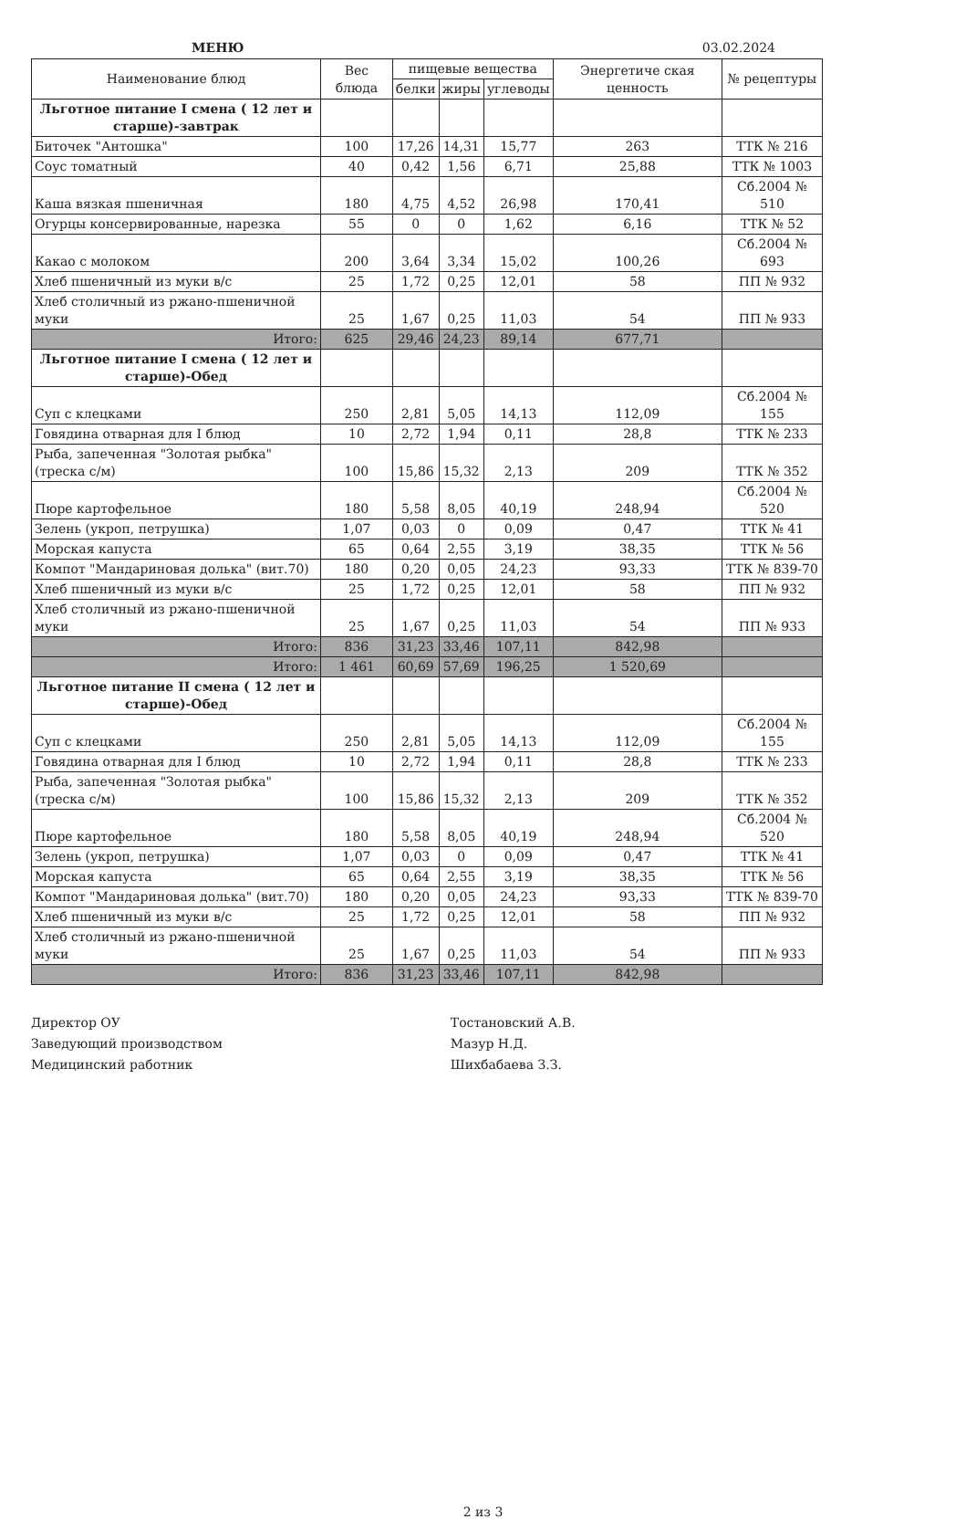МЕНЮ 03.02.2024
| Наименование блюд | Вес блюда | пищевые вещества | | | Энергетиче ская ценность | № рецептуры |
| --- | --- | --- | --- | --- | --- | --- |
| | | белки | жиры | углеводы | | |
| Льготное питание I смена ( 12 лет и старше)-завтрак | | | | | | |
| Биточек "Антошка" | 100 | 17,26 | 14,31 | 15,77 | 263 | ТТК № 216 |
| Соус томатный | 40 | 0,42 | 1,56 | 6,71 | 25,88 | ТТК № 1003 |
| Каша вязкая пшеничная | 180 | 4,75 | 4,52 | 26,98 | 170,41 | Сб.2004 № 510 |
| Огурцы консервированные, нарезка | 55 | 0 | 0 | 1,62 | 6,16 | ТТК № 52 |
| Какао с молоком | 200 | 3,64 | 3,34 | 15,02 | 100,26 | Сб.2004 № 693 |
| Хлеб пшеничный из муки в/с | 25 | 1,72 | 0,25 | 12,01 | 58 | ПП № 932 |
| Хлеб столичный из ржано-пшеничной муки | 25 | 1,67 | 0,25 | 11,03 | 54 | ПП № 933 |
| Итого: | 625 | 29,46 | 24,23 | 89,14 | 677,71 | |
| Льготное питание I смена ( 12 лет и старше)-Обед | | | | | | |
| Суп с клецками | 250 | 2,81 | 5,05 | 14,13 | 112,09 | Сб.2004 № 155 |
| Говядина отварная для I блюд | 10 | 2,72 | 1,94 | 0,11 | 28,8 | ТТК № 233 |
| Рыба, запеченная "Золотая рыбка" (треска с/м) | 100 | 15,86 | 15,32 | 2,13 | 209 | ТТК № 352 |
| Пюре картофельное | 180 | 5,58 | 8,05 | 40,19 | 248,94 | Сб.2004 № 520 |
| Зелень (укроп, петрушка) | 1,07 | 0,03 | 0 | 0,09 | 0,47 | ТТК № 41 |
| Морская капуста | 65 | 0,64 | 2,55 | 3,19 | 38,35 | ТТК № 56 |
| Компот "Мандариновая долька" (вит.70) | 180 | 0,20 | 0,05 | 24,23 | 93,33 | ТТК № 839-70 |
| Хлеб пшеничный из муки в/с | 25 | 1,72 | 0,25 | 12,01 | 58 | ПП № 932 |
| Хлеб столичный из ржано-пшеничной муки | 25 | 1,67 | 0,25 | 11,03 | 54 | ПП № 933 |
| Итого: | 836 | 31,23 | 33,46 | 107,11 | 842,98 | |
| Итого: | 1 461 | 60,69 | 57,69 | 196,25 | 1 520,69 | |
| Льготное питание II смена ( 12 лет и старше)-Обед | | | | | | |
| Суп с клецками | 250 | 2,81 | 5,05 | 14,13 | 112,09 | Сб.2004 № 155 |
| Говядина отварная для I блюд | 10 | 2,72 | 1,94 | 0,11 | 28,8 | ТТК № 233 |
| Рыба, запеченная "Золотая рыбка" (треска с/м) | 100 | 15,86 | 15,32 | 2,13 | 209 | ТТК № 352 |
| Пюре картофельное | 180 | 5,58 | 8,05 | 40,19 | 248,94 | Сб.2004 № 520 |
| Зелень (укроп, петрушка) | 1,07 | 0,03 | 0 | 0,09 | 0,47 | ТТК № 41 |
| Морская капуста | 65 | 0,64 | 2,55 | 3,19 | 38,35 | ТТК № 56 |
| Компот "Мандариновая долька" (вит.70) | 180 | 0,20 | 0,05 | 24,23 | 93,33 | ТТК № 839-70 |
| Хлеб пшеничный из муки в/с | 25 | 1,72 | 0,25 | 12,01 | 58 | ПП № 932 |
| Хлеб столичный из ржано-пшеничной муки | 25 | 1,67 | 0,25 | 11,03 | 54 | ПП № 933 |
| Итого: | 836 | 31,23 | 33,46 | 107,11 | 842,98 | |
Директор ОУ
Заведующий производством
Медицинский работник
Тостановский А.В.
Мазур Н.Д.
Шихбабаева З.З.
2 из 3